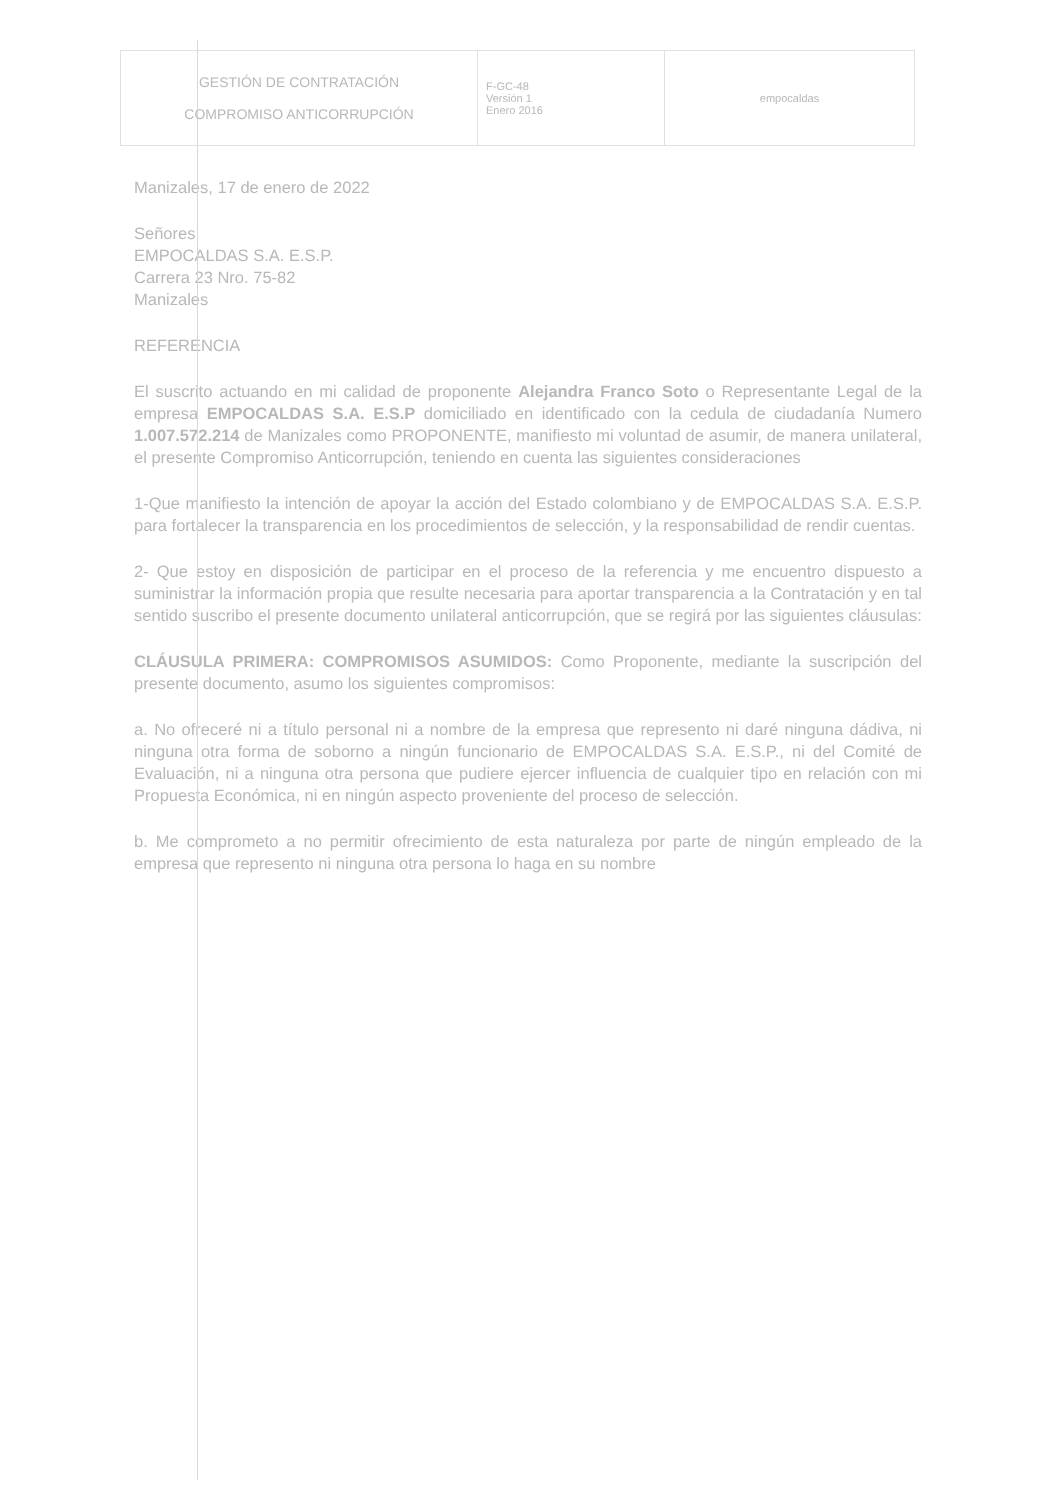| GESTIÓN DE CONTRATACIÓN COMPROMISO ANTICORRUPCIÓN | F-GC-48 Versión 1 Enero 2016 | empocaldas |
Manizales, 17 de enero de 2022
Señores
EMPOCALDAS S.A. E.S.P.
Carrera 23 Nro. 75-82
Manizales
REFERENCIA
El suscrito actuando en mi calidad de proponente Alejandra Franco Soto o Representante Legal de la empresa EMPOCALDAS S.A. E.S.P domiciliado en identificado con la cedula de ciudadanía Numero 1.007.572.214 de Manizales como PROPONENTE, manifiesto mi voluntad de asumir, de manera unilateral, el presente Compromiso Anticorrupción, teniendo en cuenta las siguientes consideraciones
1-Que manifiesto la intención de apoyar la acción del Estado colombiano y de EMPOCALDAS S.A. E.S.P. para fortalecer la transparencia en los procedimientos de selección, y la responsabilidad de rendir cuentas.
2- Que estoy en disposición de participar en el proceso de la referencia y me encuentro dispuesto a suministrar la información propia que resulte necesaria para aportar transparencia a la Contratación y en tal sentido suscribo el presente documento unilateral anticorrupción, que se regirá por las siguientes cláusulas:
CLÁUSULA PRIMERA: COMPROMISOS ASUMIDOS: Como Proponente, mediante la suscripción del presente documento, asumo los siguientes compromisos:
a. No ofreceré ni a título personal ni a nombre de la empresa que represento ni daré ninguna dádiva, ni ninguna otra forma de soborno a ningún funcionario de EMPOCALDAS S.A. E.S.P., ni del Comité de Evaluación, ni a ninguna otra persona que pudiere ejercer influencia de cualquier tipo en relación con mi Propuesta Económica, ni en ningún aspecto proveniente del proceso de selección.
b. Me comprometo a no permitir ofrecimiento de esta naturaleza por parte de ningún empleado de la empresa que represento ni ninguna otra persona lo haga en su nombre